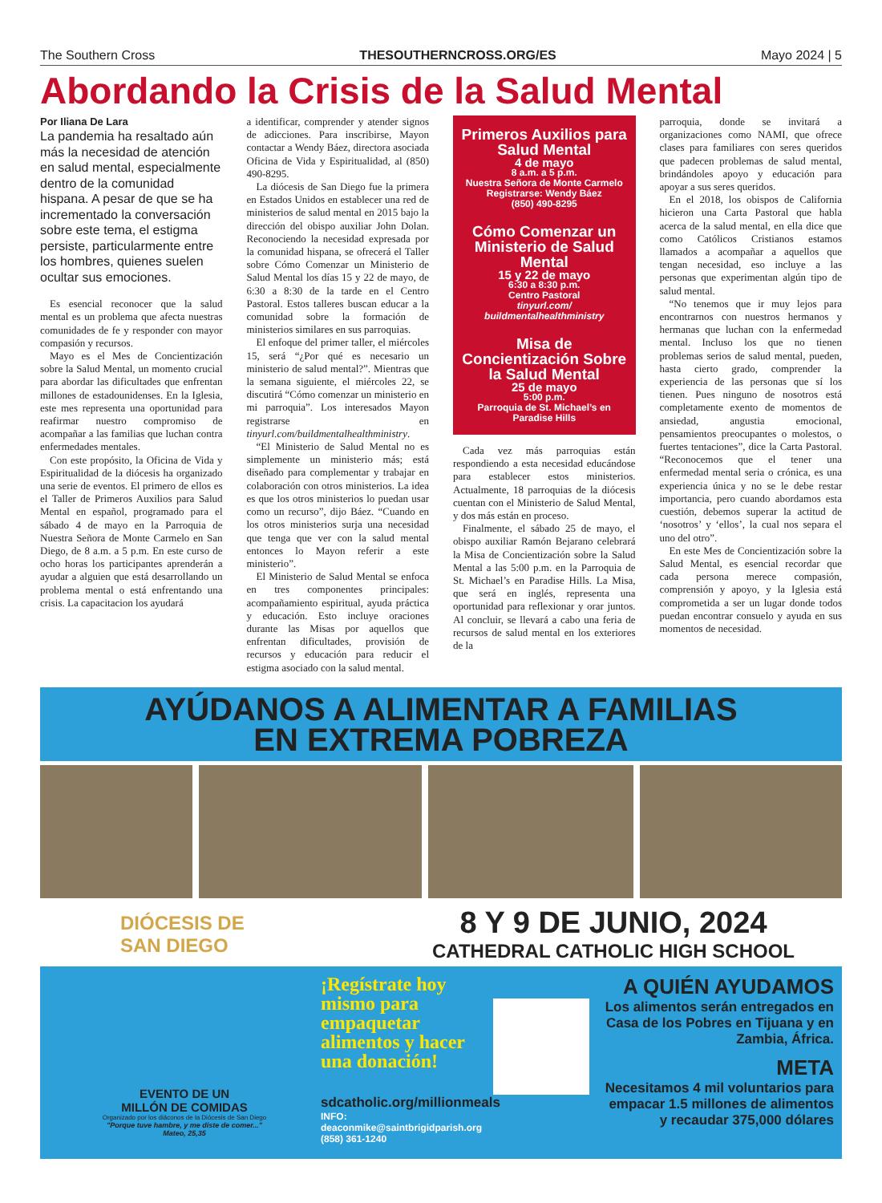The Southern Cross THESOUTHERNCROSS.ORG/ES Mayo 2024 | 5
Abordando la Crisis de la Salud Mental
Por Iliana De Lara
La pandemia ha resaltado aún más la necesidad de atención en salud mental, especialmente dentro de la comunidad hispana. A pesar de que se ha incrementado la conversación sobre este tema, el estigma persiste, particularmente entre los hombres, quienes suelen ocultar sus emociones.
Es esencial reconocer que la salud mental es un problema que afecta nuestras comunidades de fe y responder con mayor compasión y recursos.
Mayo es el Mes de Concientización sobre la Salud Mental, un momento crucial para abordar las dificultades que enfrentan millones de estadounidenses. En la Iglesia, este mes representa una oportunidad para reafirmar nuestro compromiso de acompañar a las familias que luchan contra enfermedades mentales.
Con este propósito, la Oficina de Vida y Espiritualidad de la diócesis ha organizado una serie de eventos. El primero de ellos es el Taller de Primeros Auxilios para Salud Mental en español, programado para el sábado 4 de mayo en la Parroquia de Nuestra Señora de Monte Carmelo en San Diego, de 8 a.m. a 5 p.m. En este curso de ocho horas los participantes aprenderán a ayudar a alguien que está desarrollando un problema mental o está enfrentando una crisis. La capacitacion los ayudará
a identificar, comprender y atender signos de adicciones. Para inscribirse, Mayon contactar a Wendy Báez, directora asociada Oficina de Vida y Espiritualidad, al (850) 490-8295.
La diócesis de San Diego fue la primera en Estados Unidos en establecer una red de ministerios de salud mental en 2015 bajo la dirección del obispo auxiliar John Dolan. Reconociendo la necesidad expresada por la comunidad hispana, se ofrecerá el Taller sobre Cómo Comenzar un Ministerio de Salud Mental los días 15 y 22 de mayo, de 6:30 a 8:30 de la tarde en el Centro Pastoral. Estos talleres buscan educar a la comunidad sobre la formación de ministerios similares en sus parroquias.
El enfoque del primer taller, el miércoles 15, será “¿Por qué es necesario un ministerio de salud mental?”. Mientras que la semana siguiente, el miércoles 22, se discutirá “Cómo comenzar un ministerio en mi parroquia”. Los interesados Mayon registrarse en tinyurl.com/buildmentalhealthministry.
“El Ministerio de Salud Mental no es simplemente un ministerio más; está diseñado para complementar y trabajar en colaboración con otros ministerios. La idea es que los otros ministerios lo puedan usar como un recurso”, dijo Báez. “Cuando en los otros ministerios surja una necesidad que tenga que ver con la salud mental entonces lo Mayon referir a este ministerio”.
El Ministerio de Salud Mental se enfoca en tres componentes principales: acompañamiento espiritual, ayuda práctica y educación. Esto incluye oraciones durante las Misas por aquellos que enfrentan dificultades, provisión de recursos y educación para reducir el estigma asociado con la salud mental.
Primeros Auxilios para Salud Mental
4 de mayo
8 a.m. a 5 p.m.
Nuestra Señora de Monte Carmelo
Registrarse: Wendy Báez
(850) 490-8295
Cómo Comenzar un Ministerio de Salud Mental
15 y 22 de mayo
6:30 a 8:30 p.m.
Centro Pastoral
tinyurl.com/ buildmentalhealthministry
Misa de Concientización Sobre la Salud Mental
25 de mayo
5:00 p.m.
Parroquia de St. Michael’s en Paradise Hills
Cada vez más parroquias están respondiendo a esta necesidad educándose para establecer estos ministerios. Actualmente, 18 parroquias de la diócesis cuentan con el Ministerio de Salud Mental, y dos más están en proceso.
Finalmente, el sábado 25 de mayo, el obispo auxiliar Ramón Bejarano celebrará la Misa de Concientización sobre la Salud Mental a las 5:00 p.m. en la Parroquia de St. Michael’s en Paradise Hills. La Misa, que será en inglés, representa una oportunidad para reflexionar y orar juntos. Al concluir, se llevará a cabo una feria de recursos de salud mental en los exteriores de la
parroquia, donde se invitará a organizaciones como NAMI, que ofrece clases para familiares con seres queridos que padecen problemas de salud mental, brindándoles apoyo y educación para apoyar a sus seres queridos.
En el 2018, los obispos de California hicieron una Carta Pastoral que habla acerca de la salud mental, en ella dice que como Católicos Cristianos estamos llamados a acompañar a aquellos que tengan necesidad, eso incluye a las personas que experimentan algún tipo de salud mental.
“No tenemos que ir muy lejos para encontrarnos con nuestros hermanos y hermanas que luchan con la enfermedad mental. Incluso los que no tienen problemas serios de salud mental, pueden, hasta cierto grado, comprender la experiencia de las personas que sí los tienen. Pues ninguno de nosotros está completamente exento de momentos de ansiedad, angustia emocional, pensamientos preocupantes o molestos, o fuertes tentaciones”, dice la Carta Pastoral. “Reconocemos que el tener una enfermedad mental seria o crónica, es una experiencia única y no se le debe restar importancia, pero cuando abordamos esta cuestión, debemos superar la actitud de ‘nosotros’ y ‘ellos’, la cual nos separa el uno del otro”.
En este Mes de Concientización sobre la Salud Mental, es esencial recordar que cada persona merece compasión, comprensión y apoyo, y la Iglesia está comprometida a ser un lugar donde todos puedan encontrar consuelo y ayuda en sus momentos de necesidad.
AYÚDANOS A ALIMENTAR A FAMILIAS
EN EXTREMA POBREZA
DIÓCESIS DE
SAN DIEGO
8 Y 9 DE JUNIO, 2024
CATHEDRAL CATHOLIC HIGH SCHOOL
EVENTO DE UN
MILLÓN DE COMIDAS
Organizado por los diáconos de la Diócesis de San Diego
"Porque tuve hambre, y me diste de comer..."
Mateo, 25,35
¡Regístrate hoy mismo para empaquetar alimentos y hacer una donación!
sdcatholic.org/millionmeals
INFO: deaconmike@saintbrigidparish.org
(858) 361-1240
A QUIÉN AYUDAMOS
Los alimentos serán entregados en Casa de los Pobres en Tijuana y en Zambia, África.
META
Necesitamos 4 mil voluntarios para empacar 1.5 millones de alimentos y recaudar 375,000 dólares